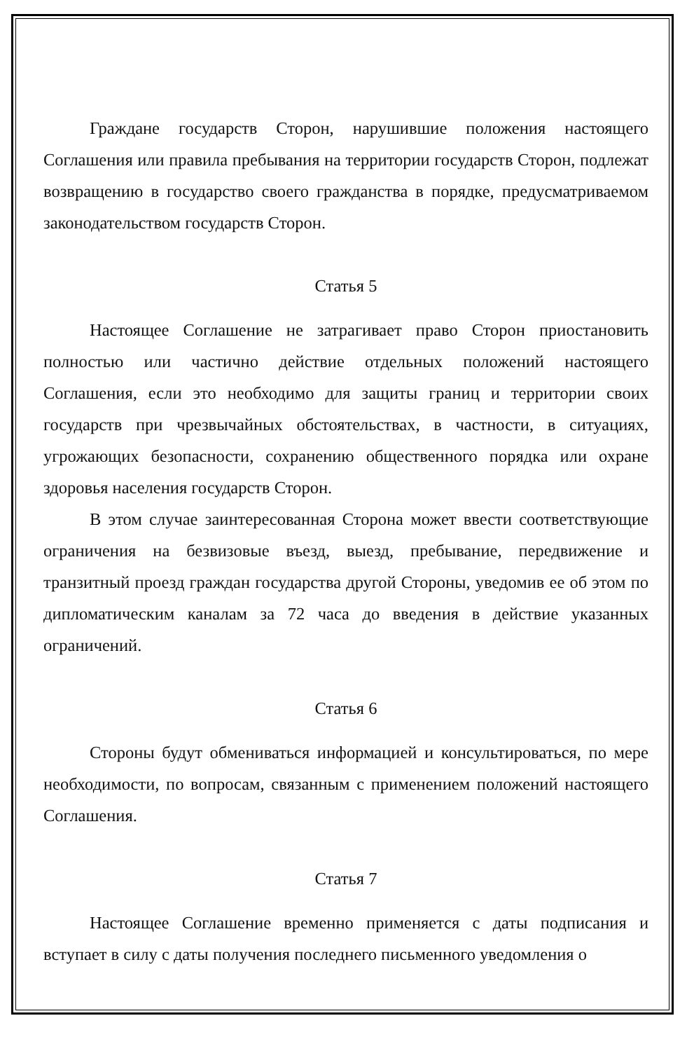Граждане государств Сторон, нарушившие положения настоящего Соглашения или правила пребывания на территории государств Сторон, подлежат возвращению в государство своего гражданства в порядке, предусматриваемом законодательством государств Сторон.
Статья 5
Настоящее Соглашение не затрагивает право Сторон приостановить полностью или частично действие отдельных положений настоящего Соглашения, если это необходимо для защиты границ и территории своих государств при чрезвычайных обстоятельствах, в частности, в ситуациях, угрожающих безопасности, сохранению общественного порядка или охране здоровья населения государств Сторон.
В этом случае заинтересованная Сторона может ввести соответствующие ограничения на безвизовые въезд, выезд, пребывание, передвижение и транзитный проезд граждан государства другой Стороны, уведомив ее об этом по дипломатическим каналам за 72 часа до введения в действие указанных ограничений.
Статья 6
Стороны будут обмениваться информацией и консультироваться, по мере необходимости, по вопросам, связанным с применением положений настоящего Соглашения.
Статья 7
Настоящее Соглашение временно применяется с даты подписания и вступает в силу с даты получения последнего письменного уведомления о